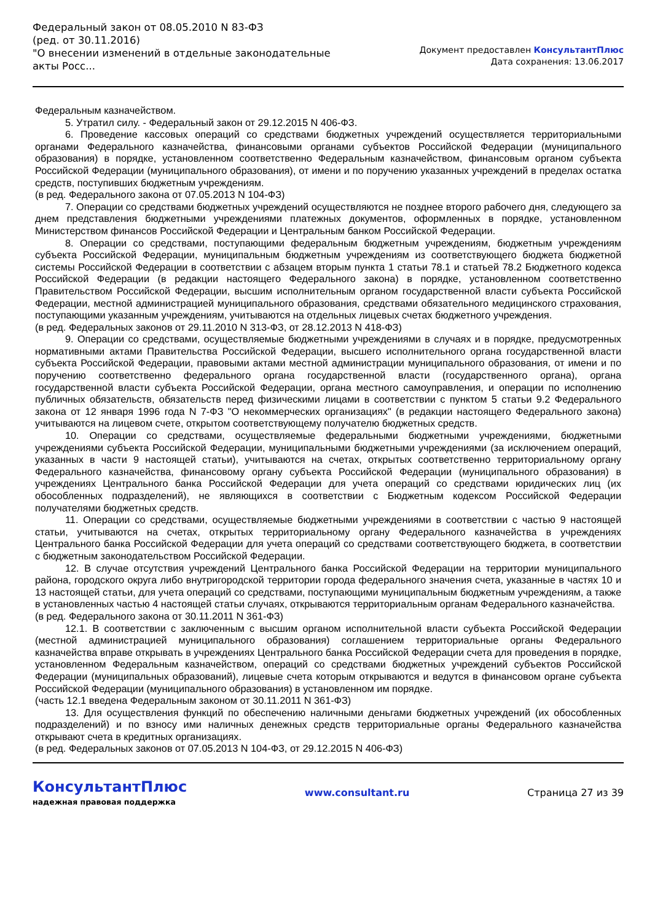Федеральный закон от 08.05.2010 N 83-ФЗ
(ред. от 30.11.2016)
"О внесении изменений в отдельные законодательные акты Росс...
Документ предоставлен КонсультантПлюс
Дата сохранения: 13.06.2017
Федеральным казначейством.
5. Утратил силу. - Федеральный закон от 29.12.2015 N 406-ФЗ.
6. Проведение кассовых операций со средствами бюджетных учреждений осуществляется территориальными органами Федерального казначейства, финансовыми органами субъектов Российской Федерации (муниципального образования) в порядке, установленном соответственно Федеральным казначейством, финансовым органом субъекта Российской Федерации (муниципального образования), от имени и по поручению указанных учреждений в пределах остатка средств, поступивших бюджетным учреждениям.
(в ред. Федерального закона от 07.05.2013 N 104-ФЗ)
7. Операции со средствами бюджетных учреждений осуществляются не позднее второго рабочего дня, следующего за днем представления бюджетными учреждениями платежных документов, оформленных в порядке, установленном Министерством финансов Российской Федерации и Центральным банком Российской Федерации.
8. Операции со средствами, поступающими федеральным бюджетным учреждениям, бюджетным учреждениям субъекта Российской Федерации, муниципальным бюджетным учреждениям из соответствующего бюджета бюджетной системы Российской Федерации в соответствии с абзацем вторым пункта 1 статьи 78.1 и статьей 78.2 Бюджетного кодекса Российской Федерации (в редакции настоящего Федерального закона) в порядке, установленном соответственно Правительством Российской Федерации, высшим исполнительным органом государственной власти субъекта Российской Федерации, местной администрацией муниципального образования, средствами обязательного медицинского страхования, поступающими указанным учреждениям, учитываются на отдельных лицевых счетах бюджетного учреждения.
(в ред. Федеральных законов от 29.11.2010 N 313-ФЗ, от 28.12.2013 N 418-ФЗ)
9. Операции со средствами, осуществляемые бюджетными учреждениями в случаях и в порядке, предусмотренных нормативными актами Правительства Российской Федерации, высшего исполнительного органа государственной власти субъекта Российской Федерации, правовыми актами местной администрации муниципального образования, от имени и по поручению соответственно федерального органа государственной власти (государственного органа), органа государственной власти субъекта Российской Федерации, органа местного самоуправления, и операции по исполнению публичных обязательств, обязательств перед физическими лицами в соответствии с пунктом 5 статьи 9.2 Федерального закона от 12 января 1996 года N 7-ФЗ "О некоммерческих организациях" (в редакции настоящего Федерального закона) учитываются на лицевом счете, открытом соответствующему получателю бюджетных средств.
10. Операции со средствами, осуществляемые федеральными бюджетными учреждениями, бюджетными учреждениями субъекта Российской Федерации, муниципальными бюджетными учреждениями (за исключением операций, указанных в части 9 настоящей статьи), учитываются на счетах, открытых соответственно территориальному органу Федерального казначейства, финансовому органу субъекта Российской Федерации (муниципального образования) в учреждениях Центрального банка Российской Федерации для учета операций со средствами юридических лиц (их обособленных подразделений), не являющихся в соответствии с Бюджетным кодексом Российской Федерации получателями бюджетных средств.
11. Операции со средствами, осуществляемые бюджетными учреждениями в соответствии с частью 9 настоящей статьи, учитываются на счетах, открытых территориальному органу Федерального казначейства в учреждениях Центрального банка Российской Федерации для учета операций со средствами соответствующего бюджета, в соответствии с бюджетным законодательством Российской Федерации.
12. В случае отсутствия учреждений Центрального банка Российской Федерации на территории муниципального района, городского округа либо внутригородской территории города федерального значения счета, указанные в частях 10 и 13 настоящей статьи, для учета операций со средствами, поступающими муниципальным бюджетным учреждениям, а также в установленных частью 4 настоящей статьи случаях, открываются территориальным органам Федерального казначейства.
(в ред. Федерального закона от 30.11.2011 N 361-ФЗ)
12.1. В соответствии с заключенным с высшим органом исполнительной власти субъекта Российской Федерации (местной администрацией муниципального образования) соглашением территориальные органы Федерального казначейства вправе открывать в учреждениях Центрального банка Российской Федерации счета для проведения в порядке, установленном Федеральным казначейством, операций со средствами бюджетных учреждений субъектов Российской Федерации (муниципальных образований), лицевые счета которым открываются и ведутся в финансовом органе субъекта Российской Федерации (муниципального образования) в установленном им порядке.
(часть 12.1 введена Федеральным законом от 30.11.2011 N 361-ФЗ)
13. Для осуществления функций по обеспечению наличными деньгами бюджетных учреждений (их обособленных подразделений) и по взносу ими наличных денежных средств территориальные органы Федерального казначейства открывают счета в кредитных организациях.
(в ред. Федеральных законов от 07.05.2013 N 104-ФЗ, от 29.12.2015 N 406-ФЗ)
КонсультантПлюс
надежная правовая поддержка
www.consultant.ru Страница 27 из 39